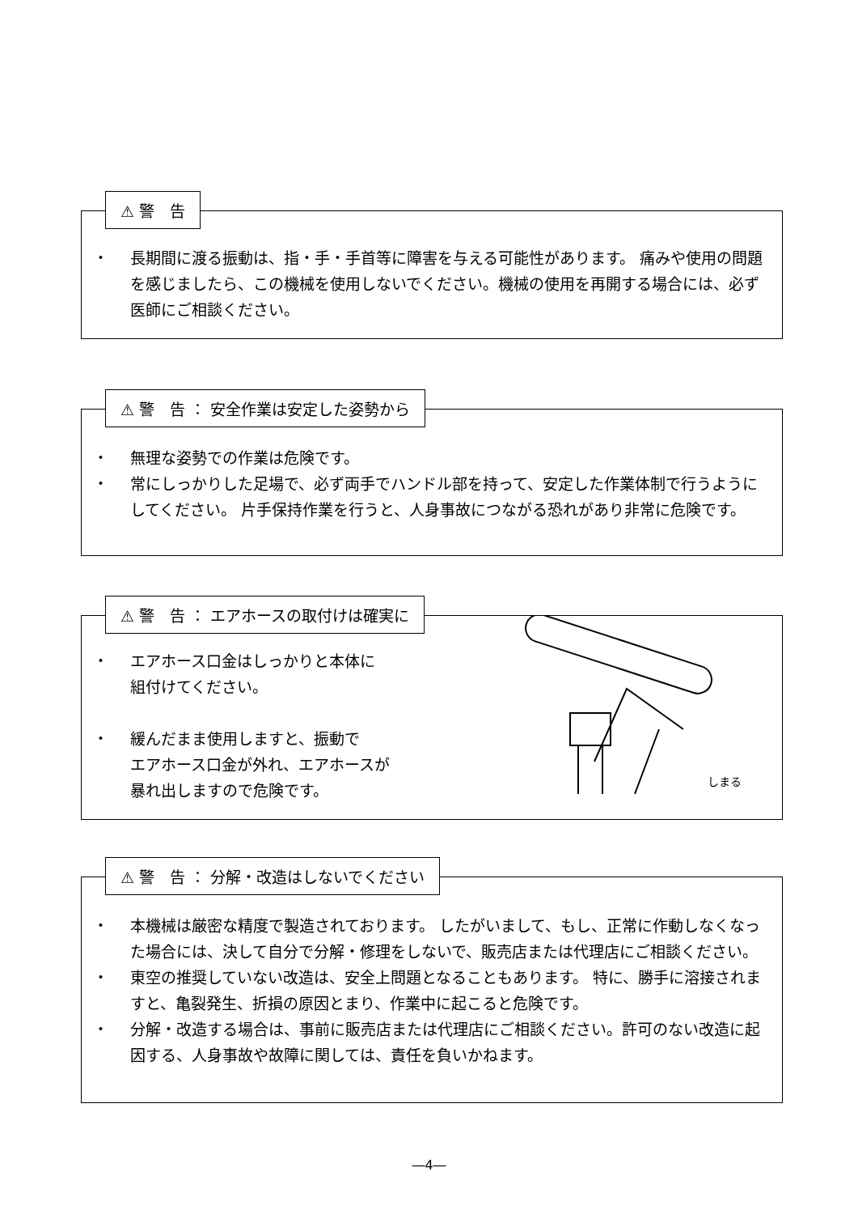⚠ 警　告
・ 長期間に渡る振動は、指・手・手首等に障害を与える可能性があります。 痛みや使用の問題を感じましたら、この機械を使用しないでください。機械の使用を再開する場合には、必ず医師にご相談ください。
⚠ 警　告 ： 安全作業は安定した姿勢から
・ 無理な姿勢での作業は危険です。
・ 常にしっかりした足場で、必ず両手でハンドル部を持って、安定した作業体制で行うようにしてください。 片手保持作業を行うと、人身事故につながる恐れがあり非常に危険です。
⚠ 警　告 ： エアホースの取付けは確実に
・ エアホース口金はしっかりと本体に
組付けてください。
・ 緩んだまま使用しますと、振動で
エアホース口金が外れ、エアホースが
暴れ出しますので危険です。
しまる
⚠ 警　告 ： 分解・改造はしないでください
・ 本機械は厳密な精度で製造されております。 したがいまして、もし、正常に作動しなくなった場合には、決して自分で分解・修理をしないで、販売店または代理店にご相談ください。
・ 東空の推奨していない改造は、安全上問題となることもあります。 特に、勝手に溶接されますと、亀裂発生、折損の原因とまり、作業中に起こると危険です。
・ 分解・改造する場合は、事前に販売店または代理店にご相談ください。許可のない改造に起因する、人身事故や故障に関しては、責任を負いかねます。
―4―